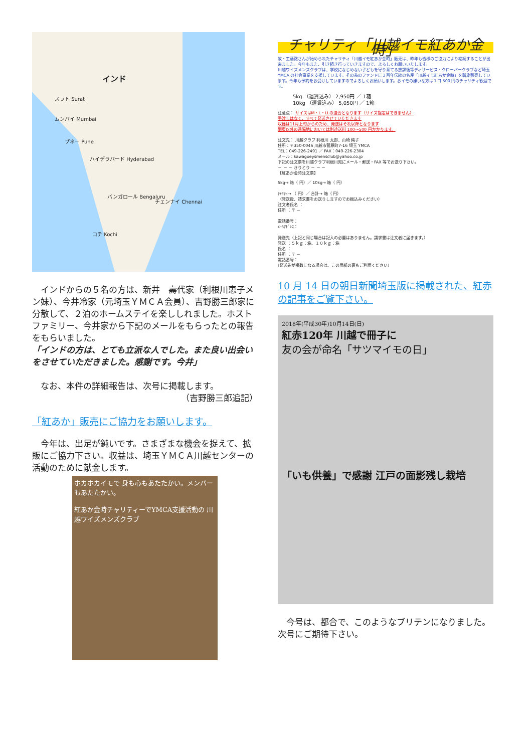インド
スラト Surat
ムンバイ Mumbai
プネー Pune
ハイデラバード Hyderabad
バンガロール Bengaluru
チェンナイ Chennai
コチ Kochi
　インドからの５名の方は、新井　壽代家（利根川恵子メン妹）、今井冷家（元埼玉ＹＭＣＡ会員）、吉野勝三郎家に分散して、２泊のホームステイを楽ししれました。ホストファミリー、今井家から下記のメールをもらったとの報告をもらいました。
「インドの方は、とても立派な人でした。また良い出会いをさせていただきました。感謝です。今井」
　なお、本件の詳細報告は、次号に掲載します。
（吉野勝三郎追記）
「紅あか」販売にご協力をお願いします。
　今年は、出足が鈍いです。さまざまな機会を捉えて、拡販にご協力下さい。収益は、埼玉ＹＭＣＡ川越センターの活動のために献金します。
ホカホカイモで 身も心もあたたかい。メンバーもあたたかい。
紅あか金時チャリティーでYMCA支援活動の 川越ワイズメンズクラブ
チャリティ「川越イモ紅あか金時」
故・工藤徹さんが始められたチャリティ「川越イモ紅あか金時」販売は、昨年も皆様のご協力により継続することが出来ました。今年もまた、引き続き行っていきますので、よろしくお願いいたします。
川越ワイズメンズクラブは、学校になじめない子どもを守り育てる放課後等ディサービス・クローバークラブなど埼玉 YMCA の社会事業を支援しています。その為のファンドに３百年伝統の名産「川越イモ紅あか金時」を斡旋販売しています。今年も予約をお受けしていますのでよろしくお願いします。おイモの嫌いな方は１口 500 円のチャリティ歓迎です。
5kg （運賃込み） 2,950円 ／ 1箱
10kg （運賃込み） 5,050円 ／ 1箱
注意点： サイズはM・L・LLの混合となります（サイズ指定はできません）
手渡しはなく、すべて発送させていただきます
収穫は11月上旬からのため、発送はそれ以降となります
関東以外の遠隔地においては別途送料 100～500 円かかります。
注文先： 川越クラブ 利根川 太郎、山崎 純子
住所：〒350-0046 川越市菅原町7-16 埼玉 YMCA
TEL：049-226-2491 ／ FAX：049-226-2304
メール：kawagoeysmensclub@yahoo.co.jp
下記の注文票を川越クラブ利根川宛にメール・郵送・FAX 等でお送り下さい。
－ － － きりとり － － －
【紅あか金時注文票】
5kg→ 箱（ 円）／ 10kg→ 箱（ 円）
ﾁｬﾘﾃｨ→ （ 円）／ 合計→ 箱（ 円）
（発送後、請求書をお送りしますのでお振込みください）
注文者氏名 ：
住所 ：〒 －
電話番号：
ﾒｰﾙｱﾄﾞﾚｽ：
発送先（上記と同じ場合は記入の必要はありません。請求書は注文者に届きます。）
発送 ：５ｋｇ：箱、１０ｋｇ：箱
氏名 ：
住所 ：〒 －
電話番号：
[発送先が複数になる場合は、この用紙の裏もご利用ください]
10 月 14 日の朝日新聞埼玉版に掲載された、紅赤の記事をご覧下さい。
2018年(平成30年)10月14日(日)
紅赤120年 川越で冊子に
友の会が命名「サツマイモの日」
「いも供養」で感謝 江戸の面影残し栽培
　今号は、都合で、このようなブリテンになりました。次号にご期待下さい。